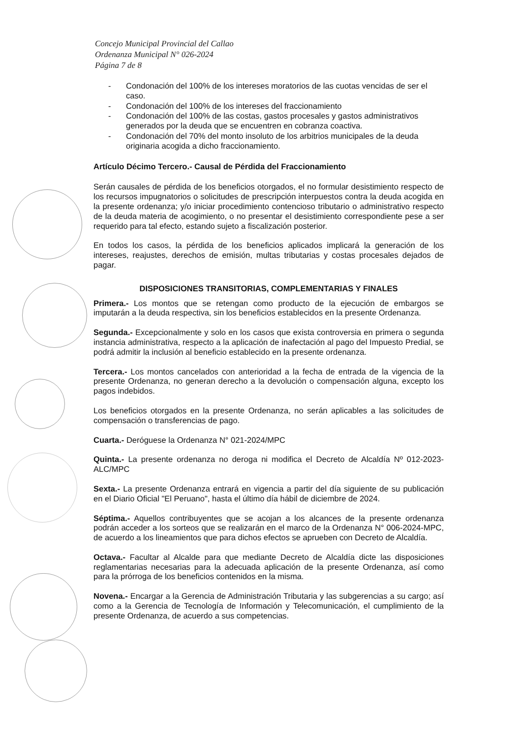Concejo Municipal Provincial del Callao
Ordenanza Municipal N° 026-2024
Página 7 de 8
- Condonación del 100% de los intereses moratorios de las cuotas vencidas de ser el caso.
- Condonación del 100% de los intereses del fraccionamiento
- Condonación del 100% de las costas, gastos procesales y gastos administrativos generados por la deuda que se encuentren en cobranza coactiva.
- Condonación del 70% del monto insoluto de los arbitrios municipales de la deuda originaria acogida a dicho fraccionamiento.
Artículo Décimo Tercero.- Causal de Pérdida del Fraccionamiento
Serán causales de pérdida de los beneficios otorgados, el no formular desistimiento respecto de los recursos impugnatorios o solicitudes de prescripción interpuestos contra la deuda acogida en la presente ordenanza; y/o iniciar procedimiento contencioso tributario o administrativo respecto de la deuda materia de acogimiento, o no presentar el desistimiento correspondiente pese a ser requerido para tal efecto, estando sujeto a fiscalización posterior.
En todos los casos, la pérdida de los beneficios aplicados implicará la generación de los intereses, reajustes, derechos de emisión, multas tributarias y costas procesales dejados de pagar.
DISPOSICIONES TRANSITORIAS, COMPLEMENTARIAS Y FINALES
Primera.- Los montos que se retengan como producto de la ejecución de embargos se imputarán a la deuda respectiva, sin los beneficios establecidos en la presente Ordenanza.
Segunda.- Excepcionalmente y solo en los casos que exista controversia en primera o segunda instancia administrativa, respecto a la aplicación de inafectación al pago del Impuesto Predial, se podrá admitir la inclusión al beneficio establecido en la presente ordenanza.
Tercera.- Los montos cancelados con anterioridad a la fecha de entrada de la vigencia de la presente Ordenanza, no generan derecho a la devolución o compensación alguna, excepto los pagos indebidos.
Los beneficios otorgados en la presente Ordenanza, no serán aplicables a las solicitudes de compensación o transferencias de pago.
Cuarta.- Deróguese la Ordenanza N° 021-2024/MPC
Quinta.- La presente ordenanza no deroga ni modifica el Decreto de Alcaldía Nº 012-2023-ALC/MPC
Sexta.- La presente Ordenanza entrará en vigencia a partir del día siguiente de su publicación en el Diario Oficial "El Peruano", hasta el último día hábil de diciembre de 2024.
Séptima.- Aquellos contribuyentes que se acojan a los alcances de la presente ordenanza podrán acceder a los sorteos que se realizarán en el marco de la Ordenanza N° 006-2024-MPC, de acuerdo a los lineamientos que para dichos efectos se aprueben con Decreto de Alcaldía.
Octava.- Facultar al Alcalde para que mediante Decreto de Alcaldía dicte las disposiciones reglamentarias necesarias para la adecuada aplicación de la presente Ordenanza, así como para la prórroga de los beneficios contenidos en la misma.
Novena.- Encargar a la Gerencia de Administración Tributaria y las subgerencias a su cargo; así como a la Gerencia de Tecnología de Información y Telecomunicación, el cumplimiento de la presente Ordenanza, de acuerdo a sus competencias.